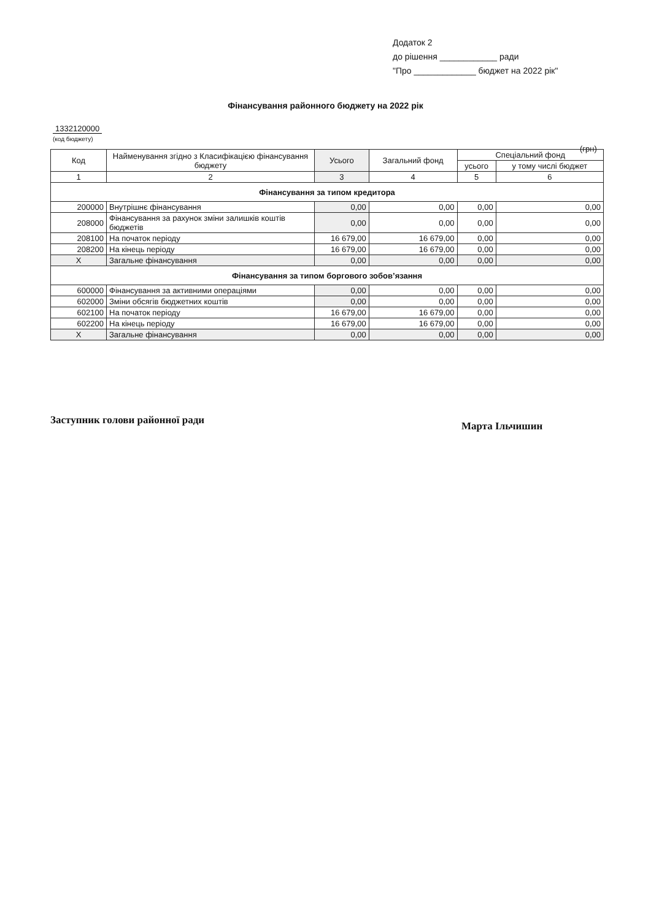Додаток 2
до рішення ____________ ради
"Про _____________ бюджет на 2022 рік"
Фінансування районного бюджету на 2022 рік
1332120000
(код бюджету)
(грн)
| Код | Найменування згідно з Класифікацією фінансування бюджету | Усього | Загальний фонд | Спеціальний фонд | |
| --- | --- | --- | --- | --- | --- |
| | | | | усього | у тому числі бюджет |
| 1 | 2 | 3 | 4 | 5 | 6 |
| Фінансування за типом кредитора | | | | | |
| 200000 | Внутрішнє фінансування | 0,00 | 0,00 | 0,00 | 0,00 |
| 208000 | Фінансування за рахунок зміни залишків коштів бюджетів | 0,00 | 0,00 | 0,00 | 0,00 |
| 208100 | На початок періоду | 16 679,00 | 16 679,00 | 0,00 | 0,00 |
| 208200 | На кінець періоду | 16 679,00 | 16 679,00 | 0,00 | 0,00 |
| X | Загальне фінансування | 0,00 | 0,00 | 0,00 | 0,00 |
| Фінансування за типом боргового зобов’язання | | | | | |
| 600000 | Фінансування за активними операціями | 0,00 | 0,00 | 0,00 | 0,00 |
| 602000 | Зміни обсягів бюджетних коштів | 0,00 | 0,00 | 0,00 | 0,00 |
| 602100 | На початок періоду | 16 679,00 | 16 679,00 | 0,00 | 0,00 |
| 602200 | На кінець періоду | 16 679,00 | 16 679,00 | 0,00 | 0,00 |
| X | Загальне фінансування | 0,00 | 0,00 | 0,00 | 0,00 |
Заступник голови районної ради Марта Ільчишин